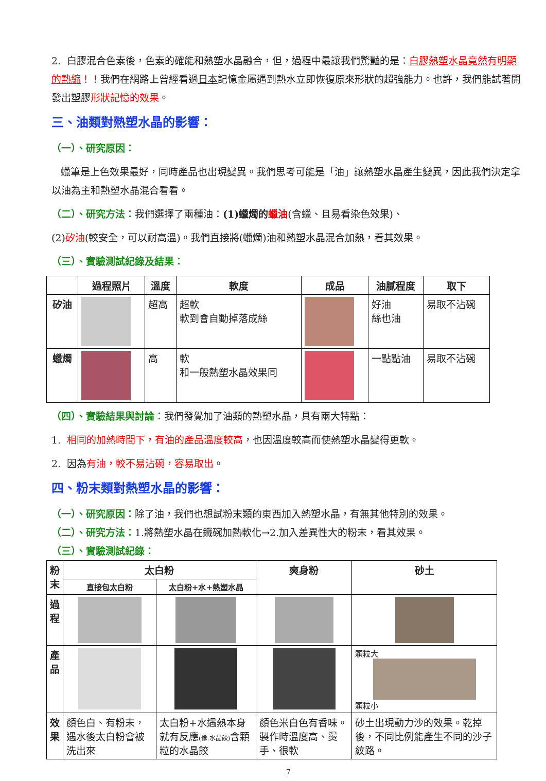2. 白膠混合色素後，色素的確能和熱塑水晶融合，但，過程中最讓我們驚豔的是：白膠熱塑水晶竟然有明顯的熱縮！！我們在網路上曾經看過日本記憶金屬遇到熱水立即恢復原來形狀的超強能力。也許，我們能試著開發出塑膠形狀記憶的效果。
三、油類對熱塑水晶的影響：
（一）、研究原因：
蠟筆是上色效果最好，同時產品也出現變異。我們思考可能是「油」讓熱塑水晶產生變異，因此我們決定拿以油為主和熱塑水晶混合看看。
（二）、研究方法：我們選擇了兩種油：(1)蠟燭的 蠟油(含蠟、且易看染色效果)、
(2)矽油(較安全，可以耐高溫)。我們直接將(蠟燭)油和熱塑水晶混合加熱，看其效果。
（三）、實驗測試紀錄及結果：
| | 過程照片 | 溫度 | 軟度 | 成品 | 油膩程度 | 取下 |
| --- | --- | --- | --- | --- | --- | --- |
| 矽油 | | 超高 | 超軟 軟到會自動掉落成絲 | | 好油 絲也油 | 易取不沾碗 |
| 蠟燭 | | 高 | 軟 和一般熱塑水晶效果同 | | 一點點油 | 易取不沾碗 |
（四）、實驗結果與討論：我們發覺加了油類的熱塑水晶，具有兩大特點：
1. 相同的加熱時間下，有油的產品溫度較高，也因溫度較高而使熱塑水晶變得更軟。
2. 因為有油，較不易沾碗，容易取出。
四、粉末類對熱塑水晶的影響：
（一）、研究原因：除了油，我們也想試粉末類的東西加入熱塑水晶，有無其他特別的效果。
（二）、研究方法：1.將熱塑水晶在鐵碗加熱軟化→2.加入差異性大的粉末，看其效果。
（三）、實驗測試紀錄：
| 粉 末 | 太白粉 | | 爽身粉 | 砂土 |
| --- | --- | --- | --- | --- |
| | 直接包太白粉 | 太白粉+水+熱塑水晶 | | |
| 過 程 | | | | |
| 產 品 | | | | 顆粒大 顆粒小 |
| 效 果 | 顏色白、有粉末，遇水後太白粉會被洗出來 | 太白粉+水遇熱本身就有反應 (像:水晶餃) 含顆粒的水晶餃 | 顏色米白色有香味。製作時溫度高、燙手、很軟 | 砂土出現動力沙的效果。乾掉後，不同比例能產生不同的沙子紋路。 |
7